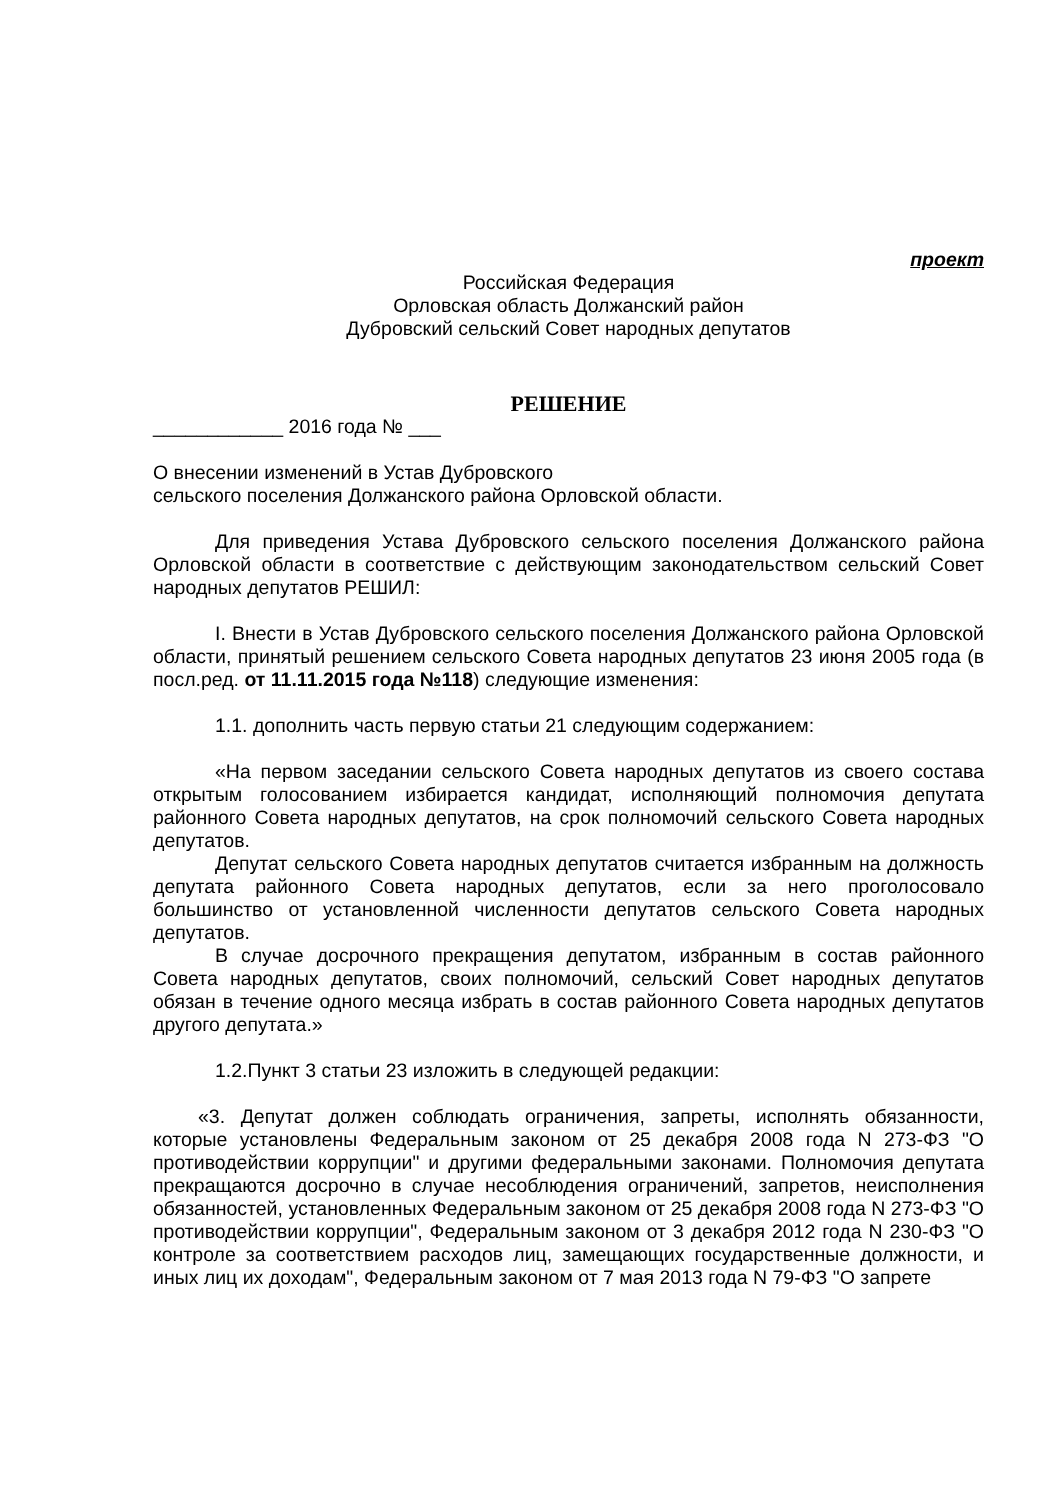проект
Российская Федерация
Орловская область Должанский район
Дубровский сельский Совет народных депутатов
РЕШЕНИЕ
____________ 2016 года № ___
О внесении изменений в Устав Дубровского
сельского поселения Должанского района Орловской области.
Для приведения Устава Дубровского сельского поселения Должанского района Орловской области в соответствие с действующим законодательством сельский Совет народных депутатов РЕШИЛ:
I. Внести в Устав Дубровского сельского поселения Должанского района Орловской области, принятый решением сельского Совета народных депутатов 23 июня 2005 года (в посл.ред. от 11.11.2015 года №118) следующие изменения:
1.1. дополнить часть первую статьи 21 следующим содержанием:
«На первом заседании сельского Совета народных депутатов из своего состава открытым голосованием избирается кандидат, исполняющий полномочия депутата районного Совета народных депутатов, на срок полномочий сельского Совета народных депутатов.
Депутат сельского Совета народных депутатов считается избранным на должность депутата районного Совета народных депутатов, если за него проголосовало большинство от установленной численности депутатов сельского Совета народных депутатов.
В случае досрочного прекращения депутатом, избранным в состав районного Совета народных депутатов, своих полномочий, сельский Совет народных депутатов обязан в течение одного месяца избрать в состав районного Совета народных депутатов другого депутата.»
1.2.Пункт 3 статьи 23 изложить в следующей редакции:
«3. Депутат должен соблюдать ограничения, запреты, исполнять обязанности, которые установлены Федеральным законом от 25 декабря 2008 года N 273-ФЗ "О противодействии коррупции" и другими федеральными законами. Полномочия депутата прекращаются досрочно в случае несоблюдения ограничений, запретов, неисполнения обязанностей, установленных Федеральным законом от 25 декабря 2008 года N 273-ФЗ "О противодействии коррупции", Федеральным законом от 3 декабря 2012 года N 230-ФЗ "О контроле за соответствием расходов лиц, замещающих государственные должности, и иных лиц их доходам", Федеральным законом от 7 мая 2013 года N 79-ФЗ "О запрете